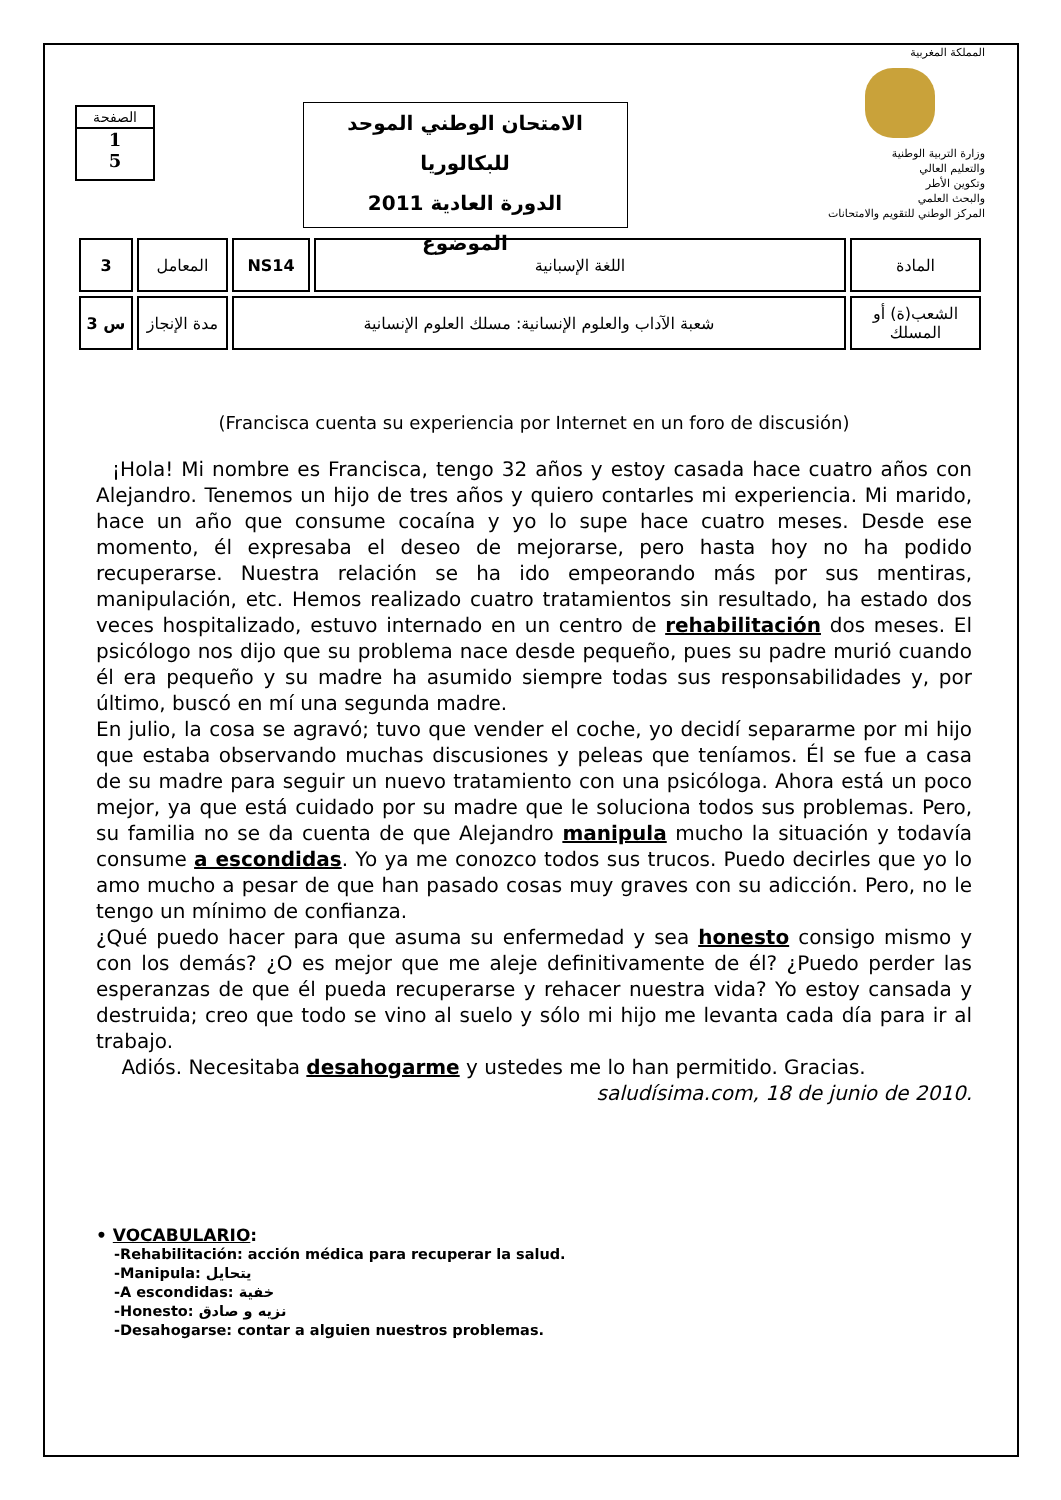الصفحة
1
5
الامتحان الوطني الموحد للبكالوريا
الدورة العادية 2011
الموضوع
المملكة المغربية
وزارة التربية الوطنية
والتعليم العالي
وتكوين الأطر
والبحث العلمي
المركز الوطني للتقويم والامتحانات
| 3 | المعامل | NS14 | اللغة الإسبانية | المادة |
| 3 س | مدة الإنجاز | شعبة الآداب والعلوم الإنسانية: مسلك العلوم الإنسانية | | الشعب(ة) أو المسلك |
(Francisca cuenta su experiencia por Internet en un foro de discusión)
¡Hola! Mi nombre es Francisca, tengo 32 años y estoy casada hace cuatro años con Alejandro. Tenemos un hijo de tres años y quiero contarles mi experiencia. Mi marido, hace un año que consume cocaína y yo lo supe hace cuatro meses. Desde ese momento, él expresaba el deseo de mejorarse, pero hasta hoy no ha podido recuperarse. Nuestra relación se ha ido empeorando más por sus mentiras, manipulación, etc. Hemos realizado cuatro tratamientos sin resultado, ha estado dos veces hospitalizado, estuvo internado en un centro de rehabilitación dos meses. El psicólogo nos dijo que su problema nace desde pequeño, pues su padre murió cuando él era pequeño y su madre ha asumido siempre todas sus responsabilidades y, por último, buscó en mí una segunda madre.
En julio, la cosa se agravó; tuvo que vender el coche, yo decidí separarme por mi hijo que estaba observando muchas discusiones y peleas que teníamos. Él se fue a casa de su madre para seguir un nuevo tratamiento con una psicóloga. Ahora está un poco mejor, ya que está cuidado por su madre que le soluciona todos sus problemas. Pero, su familia no se da cuenta de que Alejandro manipula mucho la situación y todavía consume a escondidas. Yo ya me conozco todos sus trucos. Puedo decirles que yo lo amo mucho a pesar de que han pasado cosas muy graves con su adicción. Pero, no le tengo un mínimo de confianza.
¿Qué puedo hacer para que asuma su enfermedad y sea honesto consigo mismo y con los demás? ¿O es mejor que me aleje definitivamente de él? ¿Puedo perder las esperanzas de que él pueda recuperarse y rehacer nuestra vida? Yo estoy cansada y destruida; creo que todo se vino al suelo y sólo mi hijo me levanta cada día para ir al trabajo.
Adiós. Necesitaba desahogarme y ustedes me lo han permitido. Gracias.
saludísima.com, 18 de junio de 2010.
• VOCABULARIO:
-Rehabilitación: acción médica para recuperar la salud.
-Manipula: يتحايل
-A escondidas: خفية
-Honesto: نزيه و صادق
-Desahogarse: contar a alguien nuestros problemas.